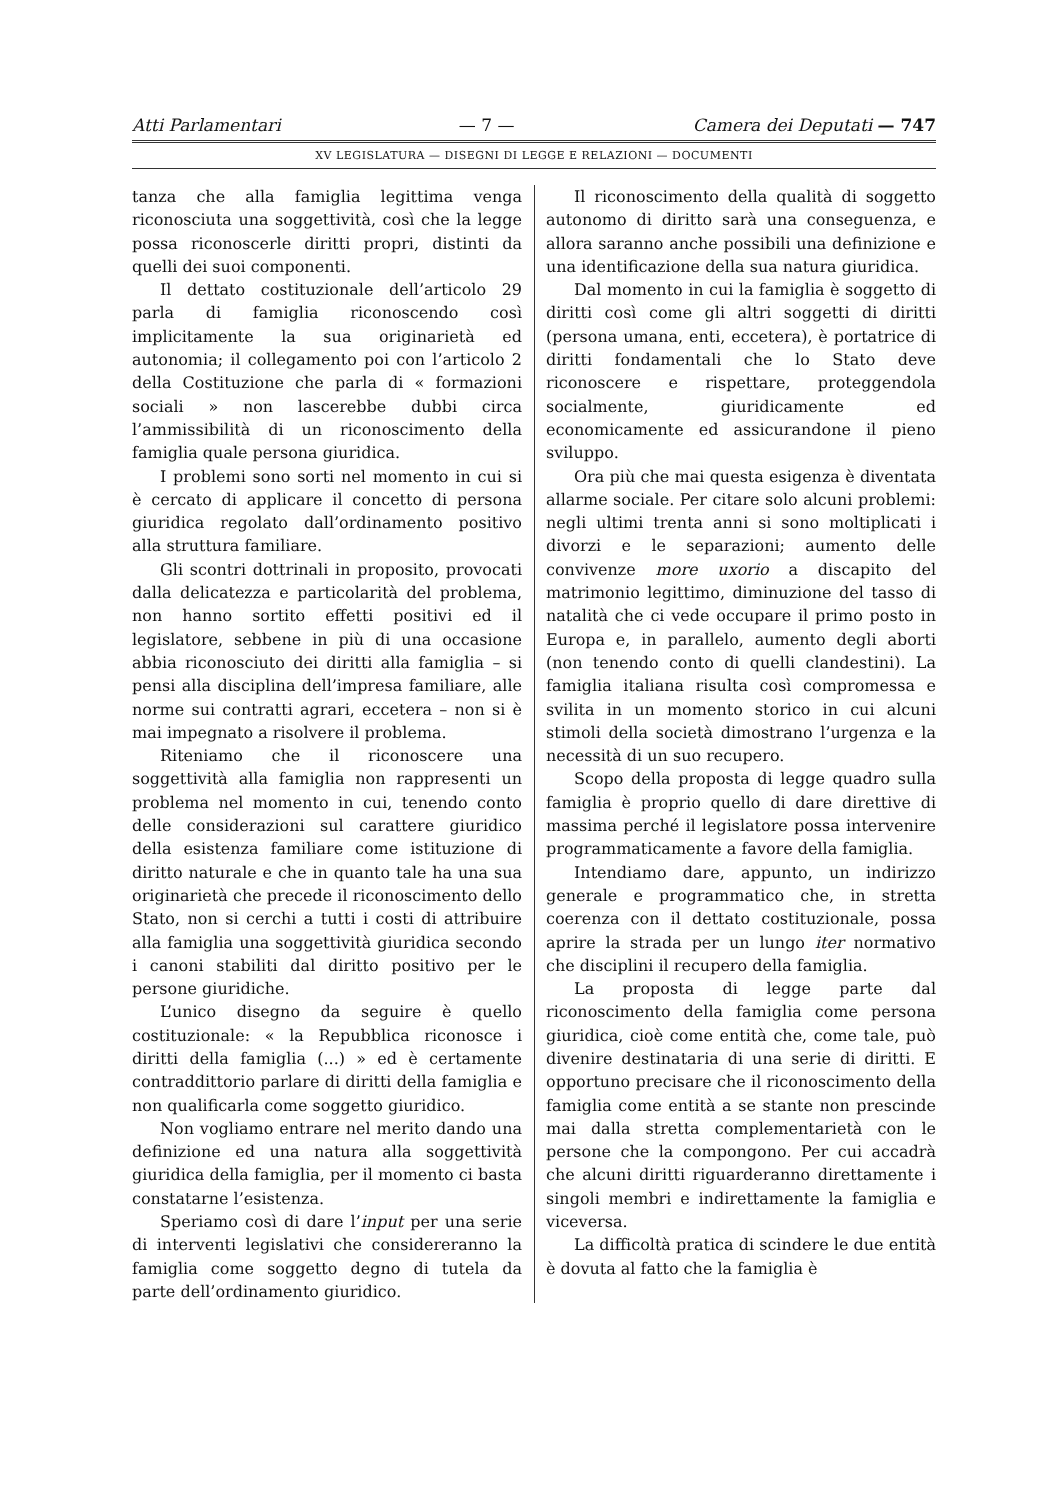Atti Parlamentari — 7 — Camera dei Deputati — 747
XV LEGISLATURA — DISEGNI DI LEGGE E RELAZIONI — DOCUMENTI
tanza che alla famiglia legittima venga riconosciuta una soggettività, così che la legge possa riconoscerle diritti propri, distinti da quelli dei suoi componenti.
Il dettato costituzionale dell’articolo 29 parla di famiglia riconoscendo così implicitamente la sua originarietà ed autonomia; il collegamento poi con l’articolo 2 della Costituzione che parla di « formazioni sociali » non lascerebbe dubbi circa l’ammissibilità di un riconoscimento della famiglia quale persona giuridica.
I problemi sono sorti nel momento in cui si è cercato di applicare il concetto di persona giuridica regolato dall’ordinamento positivo alla struttura familiare.
Gli scontri dottrinali in proposito, provocati dalla delicatezza e particolarità del problema, non hanno sortito effetti positivi ed il legislatore, sebbene in più di una occasione abbia riconosciuto dei diritti alla famiglia – si pensi alla disciplina dell’impresa familiare, alle norme sui contratti agrari, eccetera – non si è mai impegnato a risolvere il problema.
Riteniamo che il riconoscere una soggettività alla famiglia non rappresenti un problema nel momento in cui, tenendo conto delle considerazioni sul carattere giuridico della esistenza familiare come istituzione di diritto naturale e che in quanto tale ha una sua originarietà che precede il riconoscimento dello Stato, non si cerchi a tutti i costi di attribuire alla famiglia una soggettività giuridica secondo i canoni stabiliti dal diritto positivo per le persone giuridiche.
L’unico disegno da seguire è quello costituzionale: « la Repubblica riconosce i diritti della famiglia (...) » ed è certamente contraddittorio parlare di diritti della famiglia e non qualificarla come soggetto giuridico.
Non vogliamo entrare nel merito dando una definizione ed una natura alla soggettività giuridica della famiglia, per il momento ci basta constatarne l’esistenza.
Speriamo così di dare l’input per una serie di interventi legislativi che considereranno la famiglia come soggetto degno di tutela da parte dell’ordinamento giuridico.
Il riconoscimento della qualità di soggetto autonomo di diritto sarà una conseguenza, e allora saranno anche possibili una definizione e una identificazione della sua natura giuridica.
Dal momento in cui la famiglia è soggetto di diritti così come gli altri soggetti di diritti (persona umana, enti, eccetera), è portatrice di diritti fondamentali che lo Stato deve riconoscere e rispettare, proteggendola socialmente, giuridicamente ed economicamente ed assicurandone il pieno sviluppo.
Ora più che mai questa esigenza è diventata allarme sociale. Per citare solo alcuni problemi: negli ultimi trenta anni si sono moltiplicati i divorzi e le separazioni; aumento delle convivenze more uxorio a discapito del matrimonio legittimo, diminuzione del tasso di natalità che ci vede occupare il primo posto in Europa e, in parallelo, aumento degli aborti (non tenendo conto di quelli clandestini). La famiglia italiana risulta così compromessa e svilita in un momento storico in cui alcuni stimoli della società dimostrano l’urgenza e la necessità di un suo recupero.
Scopo della proposta di legge quadro sulla famiglia è proprio quello di dare direttive di massima perché il legislatore possa intervenire programmaticamente a favore della famiglia.
Intendiamo dare, appunto, un indirizzo generale e programmatico che, in stretta coerenza con il dettato costituzionale, possa aprire la strada per un lungo iter normativo che disciplini il recupero della famiglia.
La proposta di legge parte dal riconoscimento della famiglia come persona giuridica, cioè come entità che, come tale, può divenire destinataria di una serie di diritti. E opportuno precisare che il riconoscimento della famiglia come entità a se stante non prescinde mai dalla stretta complementarietà con le persone che la compongono. Per cui accadrà che alcuni diritti riguarderanno direttamente i singoli membri e indirettamente la famiglia e viceversa.
La difficoltà pratica di scindere le due entità è dovuta al fatto che la famiglia è